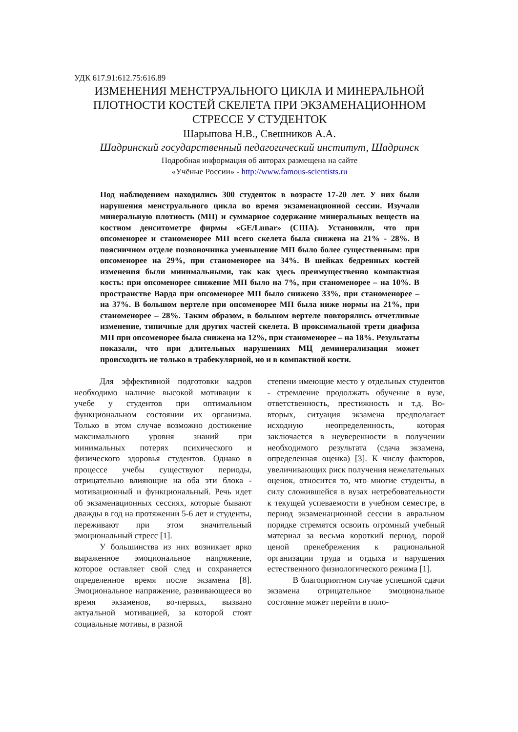УДК 617.91:612.75:616.89
ИЗМЕНЕНИЯ МЕНСТРУАЛЬНОГО ЦИКЛА И МИНЕРАЛЬНОЙ ПЛОТНОСТИ КОСТЕЙ СКЕЛЕТА ПРИ ЭКЗАМЕНАЦИОННОМ СТРЕССЕ У СТУДЕНТОК
Шарыпова Н.В., Свешников А.А.
Шадринский государственный педагогический институт, Шадринск
Подробная информация об авторах размещена на сайте
«Учёные России» - http://www.famous-scientists.ru
Под наблюдением находились 300 студенток в возрасте 17-20 лет. У них были нарушения менструального цикла во время экзаменационной сессии. Изучали минеральную плотность (МП) и суммарное содержание минеральных веществ на костном денситометре фирмы «GE/Lunar» (США). Установили, что при опсоменорее и станоменорее МП всего скелета была снижена на 21% - 28%. В поясничном отделе позвоночника уменьшение МП было более существенным: при опсоменорее на 29%, при станоменорее на 34%. В шейках бедренных костей изменения были минимальными, так как здесь преимущественно компактная кость: при опсоменорее снижение МП было на 7%, при станоменорее – на 10%. В пространстве Варда при опсоменорее МП было снижено 33%, при станоменорее – на 37%. В большом вертеле при опсоменорее МП была ниже нормы на 21%, при станоменорее – 28%. Таким образом, в большом вертеле повторялись отчетливые изменение, типичные для других частей скелета. В проксимальной трети диафиза МП при опсоменорее была снижена на 12%, при станоменорее – на 18%. Результаты показали, что при длительных нарушениях МЦ деминерализация может происходить не только в трабекулярной, но и в компактной кости.
Для эффективной подготовки кадров необходимо наличие высокой мотивации к учебе у студентов при оптимальном функциональном состоянии их организма. Только в этом случае возможно достижение максимального уровня знаний при минимальных потерях психического и физического здоровья студентов. Однако в процессе учебы существуют периоды, отрицательно влияющие на оба эти блока - мотивационный и функциональный. Речь идет об экзаменационных сессиях, которые бывают дважды в год на протяжении 5-6 лет и студенты, переживают при этом значительный эмоциональный стресс [1].
У большинства из них возникает ярко выраженное эмоциональное напряжение, которое оставляет свой след и сохраняется определенное время после экзамена [8]. Эмоциональное напряжение, развивающееся во время экзаменов, во-первых, вызвано актуальной мотивацией, за которой стоят социальные мотивы, в разной
степени имеющие место у отдельных студентов - стремление продолжать обучение в вузе, ответственность, престижность и т.д. Во-вторых, ситуация экзамена предполагает исходную неопределенность, которая заключается в неуверенности в получении необходимого результата (сдача экзамена, определенная оценка) [3]. К числу факторов, увеличивающих риск получения нежелательных оценок, относится то, что многие студенты, в силу сложившейся в вузах нетребовательности к текущей успеваемости в учебном семестре, в период экзаменационной сессии в авральном порядке стремятся освоить огромный учебный материал за весьма короткий период, порой ценой пренебрежения к рациональной организации труда и отдыха и нарушения естественного физиологического режима [1].
В благоприятном случае успешной сдачи экзамена отрицательное эмоциональное состояние может перейти в поло-